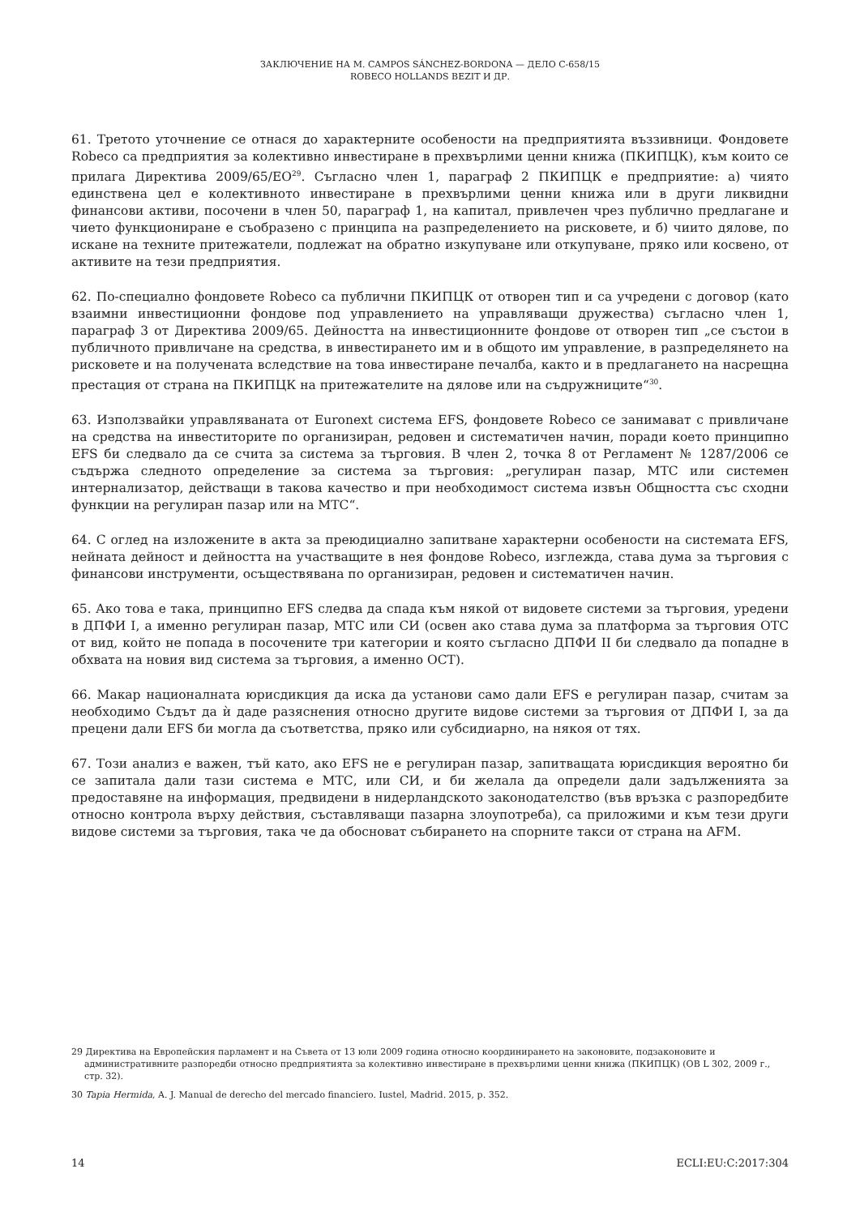ЗАКЛЮЧЕНИЕ НА М. CAMPOS SÁNCHEZ-BORDONA — ДЕЛО C-658/15
ROBECO HOLLANDS BEZIT И ДР.
61. Третото уточнение се отнася до характерните особености на предприятията въззивници. Фондовете Robeco са предприятия за колективно инвестиране в прехвърлими ценни книжа (ПКИПЦК), към които се прилага Директива 2009/65/ЕО<sup>29</sup>. Съгласно член 1, параграф 2 ПКИПЦК е предприятие: а) чиято единствена цел е колективното инвестиране в прехвърлими ценни книжа или в други ликвидни финансови активи, посочени в член 50, параграф 1, на капитал, привлечен чрез публично предлагане и чието функциониране е съобразено с принципа на разпределението на рисковете, и б) чиито дялове, по искане на техните притежатели, подлежат на обратно изкупуване или откупуване, пряко или косвено, от активите на тези предприятия.
62. По-специално фондовете Robeco са публични ПКИПЦК от отворен тип и са учредени с договор (като взаимни инвестиционни фондове под управлението на управляващи дружества) съгласно член 1, параграф 3 от Директива 2009/65. Дейността на инвестиционните фондове от отворен тип „се състои в публичното привличане на средства, в инвестирането им и в общото им управление, в разпределянето на рисковете и на получената вследствие на това инвестиране печалба, както и в предлагането на насрещна престация от страна на ПКИПЦК на притежателите на дялове или на съдружниците“<sup>30</sup>.
63. Използвайки управляваната от Euronext система EFS, фондовете Robeco се занимават с привличане на средства на инвеститорите по организиран, редовен и систематичен начин, поради което принципно EFS би следвало да се счита за система за търговия. В член 2, точка 8 от Регламент № 1287/2006 се съдържа следното определение за система за търговия: „регулиран пазар, МТС или системен интернализатор, действащи в такова качество и при необходимост система извън Общността със сходни функции на регулиран пазар или на МТС“.
64. С оглед на изложените в акта за преюдициално запитване характерни особености на системата EFS, нейната дейност и дейността на участващите в нея фондове Robeco, изглежда, става дума за търговия с финансови инструменти, осъществявана по организиран, редовен и систематичен начин.
65. Ако това е така, принципно EFS следва да спада към някой от видовете системи за търговия, уредени в ДПФИ I, а именно регулиран пазар, МТС или СИ (освен ако става дума за платформа за търговия OTC от вид, който не попада в посочените три категории и която съгласно ДПФИ II би следвало да попадне в обхвата на новия вид система за търговия, а именно ОСТ).
66. Макар националната юрисдикция да иска да установи само дали EFS е регулиран пазар, считам за необходимо Съдът да ѝ даде разяснения относно другите видове системи за търговия от ДПФИ I, за да прецени дали EFS би могла да съответства, пряко или субсидиарно, на някоя от тях.
67. Този анализ е важен, тъй като, ако EFS не е регулиран пазар, запитващата юрисдикция вероятно би се запитала дали тази система е МТС, или СИ, и би желала да определи дали задълженията за предоставяне на информация, предвидени в нидерландското законодателство (във връзка с разпоредбите относно контрола върху действия, съставляващи пазарна злоупотреба), са приложими и към тези други видове системи за търговия, така че да обосноват събирането на спорните такси от страна на AFM.
29 Директива на Европейския парламент и на Съвета от 13 юли 2009 година относно координирането на законовите, подзаконовите и административните разпоредби относно предприятията за колективно инвестиране в прехвърлими ценни книжа (ПКИПЦК) (ОВ L 302, 2009 г., стр. 32).
30 Tapia Hermida, A. J. Manual de derecho del mercado financiero. Iustel, Madrid. 2015, p. 352.
14 ECLI:EU:C:2017:304